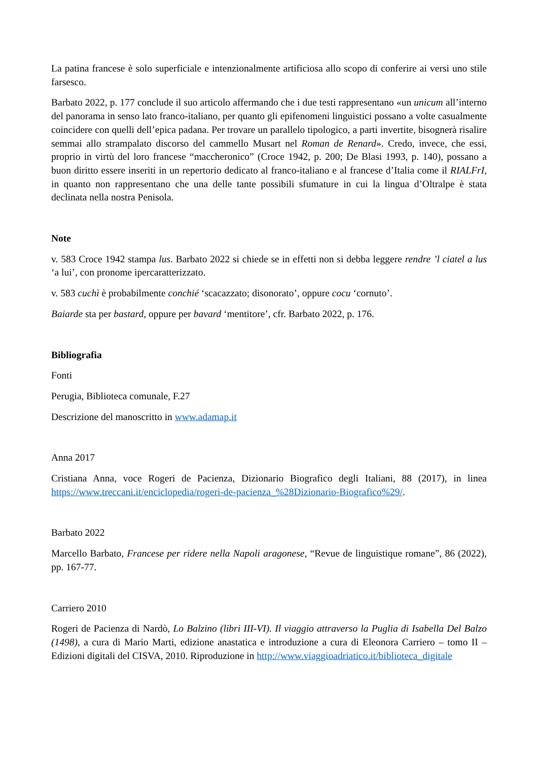La patina francese è solo superficiale e intenzionalmente artificiosa allo scopo di conferire ai versi uno stile farsesco.
Barbato 2022, p. 177 conclude il suo articolo affermando che i due testi rappresentano «un unicum all’interno del panorama in senso lato franco-italiano, per quanto gli epifenomeni linguistici possano a volte casualmente coincidere con quelli dell’epica padana. Per trovare un parallelo tipologico, a parti invertite, bisognerà risalire semmai allo strampalato discorso del cammello Musart nel Roman de Renard». Credo, invece, che essi, proprio in virtù del loro francese “maccheronico” (Croce 1942, p. 200; De Blasi 1993, p. 140), possano a buon diritto essere inseriti in un repertorio dedicato al franco-italiano e al francese d’Italia come il RIALFrI, in quanto non rappresentano che una delle tante possibili sfumature in cui la lingua d’Oltralpe è stata declinata nella nostra Penisola.
Note
v. 583 Croce 1942 stampa lus. Barbato 2022 si chiede se in effetti non si debba leggere rendre ’l ciatel a lus ‘a lui’, con pronome ipercaratterizzato.
v. 583 cuchì è probabilmente conchié ‘scacazzato; disonorato’, oppure cocu ‘cornuto’.
Baiarde sta per bastard, oppure per bavard ‘mentitore’, cfr. Barbato 2022, p. 176.
Bibliografia
Fonti
Perugia, Biblioteca comunale, F.27
Descrizione del manoscritto in www.adamap.it
Anna 2017
Cristiana Anna, voce Rogeri de Pacienza, Dizionario Biografico degli Italiani, 88 (2017), in linea https://www.treccani.it/enciclopedia/rogeri-de-pacienza_%28Dizionario-Biografico%29/.
Barbato 2022
Marcello Barbato, Francese per ridere nella Napoli aragonese, “Revue de linguistique romane”, 86 (2022), pp. 167-77.
Carriero 2010
Rogeri de Pacienza di Nardò, Lo Balzino (libri III-VI). Il viaggio attraverso la Puglia di Isabella Del Balzo (1498), a cura di Mario Marti, edizione anastatica e introduzione a cura di Eleonora Carriero – tomo II – Edizioni digitali del CISVA, 2010. Riproduzione in http://www.viaggioadriatico.it/biblioteca_digitale